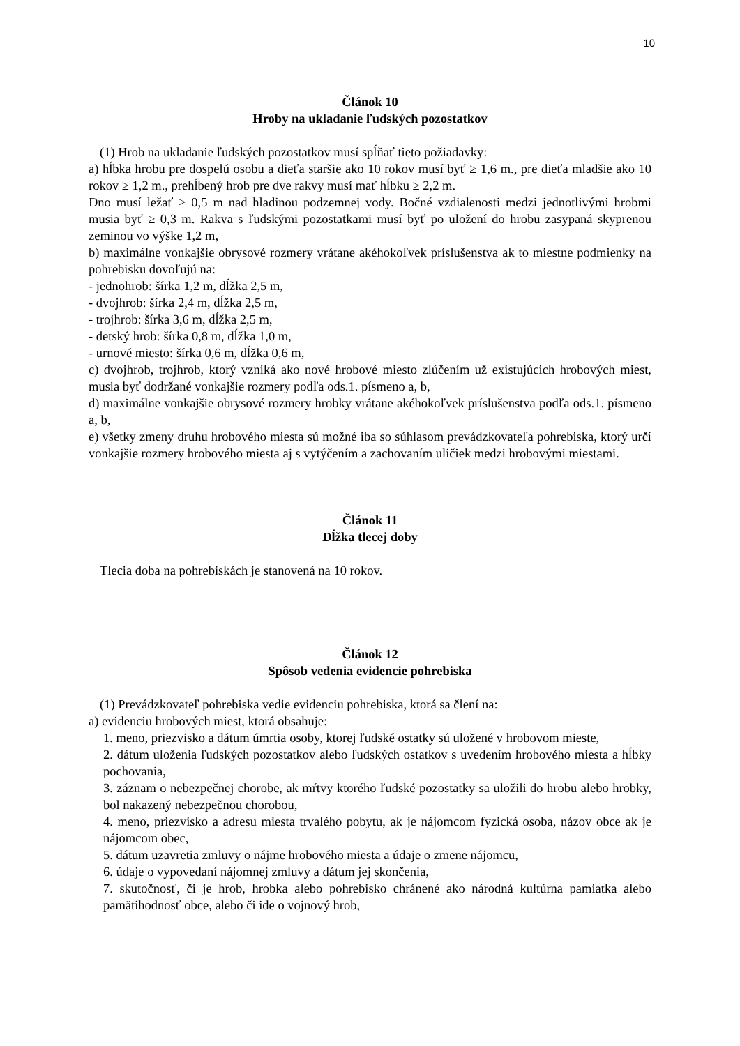10
Článok 10
Hroby na ukladanie ľudských pozostatkov
(1) Hrob na ukladanie ľudských pozostatkov musí spĺňať tieto požiadavky:
a) hĺbka hrobu pre dospelú osobu a dieťa staršie ako 10 rokov musí byť ≥ 1,6 m., pre dieťa mladšie ako 10 rokov ≥ 1,2 m., prehĺbený hrob pre dve rakvy musí mať hĺbku ≥ 2,2 m.
Dno musí ležať ≥ 0,5 m nad hladinou podzemnej vody. Bočné vzdialenosti medzi jednotlivými hrobmi musia byť ≥ 0,3 m. Rakva s ľudskými pozostatkami musí byť po uložení do hrobu zasypaná skyprenou zeminou vo výške 1,2 m,
b) maximálne vonkajšie obrysové rozmery vrátane akéhokoľvek príslušenstva ak to miestne podmienky na pohrebisku dovoľujú na:
- jednohrob: šírka 1,2 m, dĺžka 2,5 m,
- dvojhrob: šírka 2,4 m, dĺžka 2,5 m,
- trojhrob: šírka 3,6 m, dĺžka 2,5 m,
- detský hrob: šírka 0,8 m, dĺžka 1,0 m,
- urnové miesto: šírka 0,6 m, dĺžka 0,6 m,
c) dvojhrob, trojhrob, ktorý vzniká ako nové hrobové miesto zlúčením už existujúcich hrobových miest, musia byť dodržané vonkajšie rozmery podľa ods.1. písmeno a, b,
d) maximálne vonkajšie obrysové rozmery hrobky vrátane akéhokoľvek príslušenstva podľa ods.1. písmeno a, b,
e) všetky zmeny druhu hrobového miesta sú možné iba so súhlasom prevádzkovateľa pohrebiska, ktorý určí vonkajšie rozmery hrobového miesta aj s vytýčením a zachovaním uličiek medzi hrobovými miestami.
Článok 11
Dĺžka tlecej doby
Tlecia doba na pohrebiskách je stanovená na 10 rokov.
Článok 12
Spôsob vedenia evidencie pohrebiska
(1) Prevádzkovateľ pohrebiska vedie evidenciu pohrebiska, ktorá sa člení na:
a) evidenciu hrobových miest, ktorá obsahuje:
1. meno, priezvisko a dátum úmrtia osoby, ktorej ľudské ostatky sú uložené v hrobovom mieste,
2. dátum uloženia ľudských pozostatkov alebo ľudských ostatkov s uvedením hrobového miesta a hĺbky pochovania,
3. záznam o nebezpečnej chorobe, ak mŕtvy ktorého ľudské pozostatky sa uložili do hrobu alebo hrobky, bol nakazený nebezpečnou chorobou,
4. meno, priezvisko a adresu miesta trvalého pobytu, ak je nájomcom fyzická osoba, názov obce ak je nájomcom obec,
5. dátum uzavretia zmluvy o nájme hrobového miesta a údaje o zmene nájomcu,
6. údaje o vypovedaní nájomnej zmluvy a dátum jej skončenia,
7. skutočnosť, či je hrob, hrobka alebo pohrebisko chránené ako národná kultúrna pamiatka alebo pamätihodnosť obce, alebo či ide o vojnový hrob,